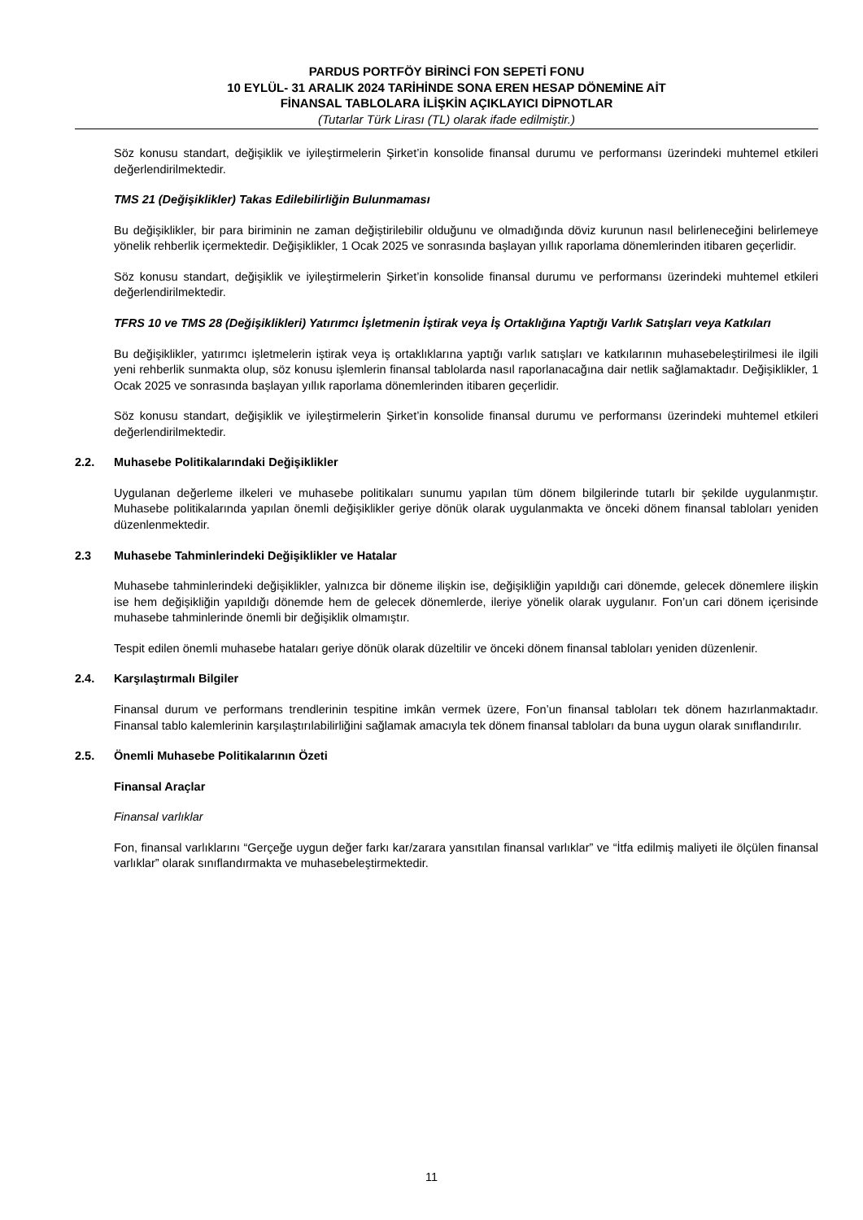PARDUS PORTFÖY BİRİNCİ FON SEPETİ FONU
10 EYLÜL- 31 ARALIK 2024 TARİHİNDE SONA EREN HESAP DÖNEMİNE AİT
FİNANSAL TABLOLARA İLİŞKİN AÇIKLAYICI DİPNOTLAR
(Tutarlar Türk Lirası (TL) olarak ifade edilmiştir.)
Söz konusu standart, değişiklik ve iyileştirmelerin Şirket’in konsolide finansal durumu ve performansı üzerindeki muhtemel etkileri değerlendirilmektedir.
TMS 21 (Değişiklikler) Takas Edilebilirliğin Bulunmaması
Bu değişiklikler, bir para biriminin ne zaman değiştirilebilir olduğunu ve olmadığında döviz kurunun nasıl belirleneceğini belirlemeye yönelik rehberlik içermektedir. Değişiklikler, 1 Ocak 2025 ve sonrasında başlayan yıllık raporlama dönemlerinden itibaren geçerlidir.
Söz konusu standart, değişiklik ve iyileştirmelerin Şirket’in konsolide finansal durumu ve performansı üzerindeki muhtemel etkileri değerlendirilmektedir.
TFRS 10 ve TMS 28 (Değişiklikleri) Yatırımcı İşletmenin İştirak veya İş Ortaklığına Yaptığı Varlık Satışları veya Katkıları
Bu değişiklikler, yatırımcı işletmelerin iştirak veya iş ortaklıklarına yaptığı varlık satışları ve katkılarının muhasebeleştirilmesi ile ilgili yeni rehberlik sunmakta olup, söz konusu işlemlerin finansal tablolarda nasıl raporlanacağına dair netlik sağlamaktadır. Değişiklikler, 1 Ocak 2025 ve sonrasında başlayan yıllık raporlama dönemlerinden itibaren geçerlidir.
Söz konusu standart, değişiklik ve iyileştirmelerin Şirket’in konsolide finansal durumu ve performansı üzerindeki muhtemel etkileri değerlendirilmektedir.
2.2. Muhasebe Politikalarındaki Değişiklikler
Uygulanan değerleme ilkeleri ve muhasebe politikaları sunumu yapılan tüm dönem bilgilerinde tutarlı bir şekilde uygulanmıştır. Muhasebe politikalarında yapılan önemli değişiklikler geriye dönük olarak uygulanmakta ve önceki dönem finansal tabloları yeniden düzenlenmektedir.
2.3 Muhasebe Tahminlerindeki Değişiklikler ve Hatalar
Muhasebe tahminlerindeki değişiklikler, yalnızca bir döneme ilişkin ise, değişikliğin yapıldığı cari dönemde, gelecek dönemlere ilişkin ise hem değişikliğin yapıldığı dönemde hem de gelecek dönemlerde, ileriye yönelik olarak uygulanır. Fon’un cari dönem içerisinde muhasebe tahminlerinde önemli bir değişiklik olmamıştır.
Tespit edilen önemli muhasebe hataları geriye dönük olarak düzeltilir ve önceki dönem finansal tabloları yeniden düzenlenir.
2.4. Karşılaştırmalı Bilgiler
Finansal durum ve performans trendlerinin tespitine imkân vermek üzere, Fon’un finansal tabloları tek dönem hazırlanmaktadır. Finansal tablo kalemlerinin karşılaştırılabilirliğini sağlamak amacıyla tek dönem finansal tabloları da buna uygun olarak sınıflandırılır.
2.5. Önemli Muhasebe Politikalarının Özeti
Finansal Araçlar
Finansal varlıklar
Fon, finansal varlıklarını “Gerçeğe uygun değer farkı kar/zarara yansıtılan finansal varlıklar” ve “İtfa edilmiş maliyeti ile ölçülen finansal varlıklar” olarak sınıflandırmakta ve muhasebeleştirmektedir.
11